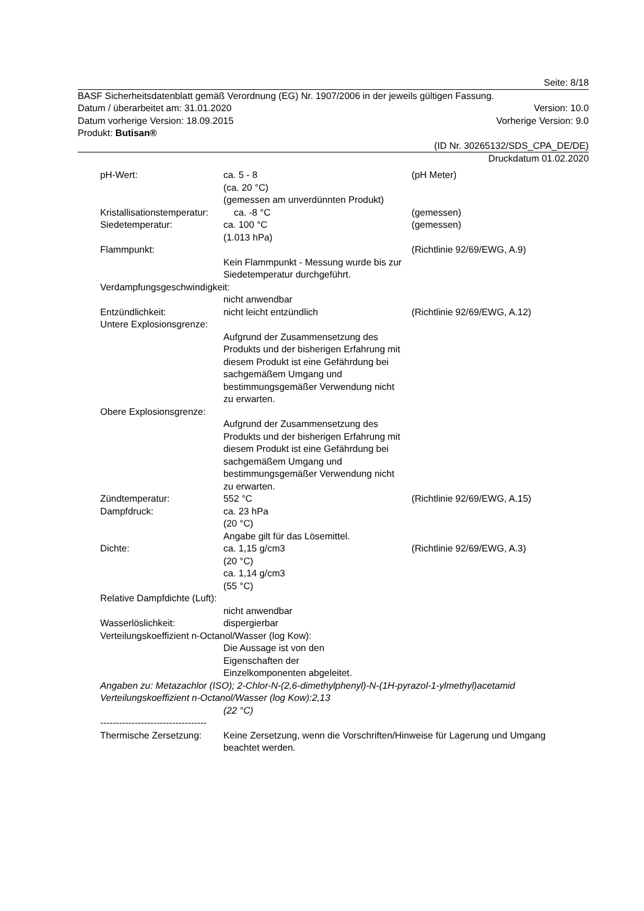Seite: 8/18
BASF Sicherheitsdatenblatt gemäß Verordnung (EG) Nr. 1907/2006 in der jeweils gültigen Fassung.
Datum / überarbeitet am: 31.01.2020 Version: 10.0
Datum vorherige Version: 18.09.2015 Vorherige Version: 9.0
Produkt: Butisan®
(ID Nr. 30265132/SDS_CPA_DE/DE)
Druckdatum 01.02.2020
pH-Wert:
ca. 5 - 8
(ca. 20 °C)
(gemessen am unverdünnten Produkt)
(pH Meter)
Kristallisationstemperatur:
ca. -8 °C
(gemessen)
Siedetemperatur:
ca. 100 °C
(1.013 hPa)
(gemessen)
Flammpunkt:
Kein Flammpunkt - Messung wurde bis zur Siedetemperatur durchgeführt.
(Richtlinie 92/69/EWG, A.9)
Verdampfungsgeschwindigkeit:
nicht anwendbar
Entzündlichkeit:
nicht leicht entzündlich
(Richtlinie 92/69/EWG, A.12)
Untere Explosionsgrenze:
Aufgrund der Zusammensetzung des Produkts und der bisherigen Erfahrung mit diesem Produkt ist eine Gefährdung bei sachgemäßem Umgang und bestimmungsgemäßer Verwendung nicht zu erwarten.
Obere Explosionsgrenze:
Aufgrund der Zusammensetzung des Produkts und der bisherigen Erfahrung mit diesem Produkt ist eine Gefährdung bei sachgemäßem Umgang und bestimmungsgemäßer Verwendung nicht zu erwarten.
Zündtemperatur:
552 °C
(Richtlinie 92/69/EWG, A.15)
Dampfdruck:
ca. 23 hPa
(20 °C)
Angabe gilt für das Lösemittel.
Dichte:
ca. 1,15 g/cm3
(20 °C)
ca. 1,14 g/cm3
(55 °C)
(Richtlinie 92/69/EWG, A.3)
Relative Dampfdichte (Luft):
nicht anwendbar
Wasserlöslichkeit:
dispergierbar
Verteilungskoeffizient n-Octanol/Wasser (log Kow):
Die Aussage ist von den
Eigenschaften der
Einzelkomponenten abgeleitet.
Angaben zu: Metazachlor (ISO); 2-Chlor-N-(2,6-dimethylphenyl)-N-(1H-pyrazol-1-ylmethyl)acetamid
Verteilungskoeffizient n-Octanol/Wasser (log Kow):2,13
(22 °C)
----------------------------------
Thermische Zersetzung:
Keine Zersetzung, wenn die Vorschriften/Hinweise für Lagerung und Umgang beachtet werden.